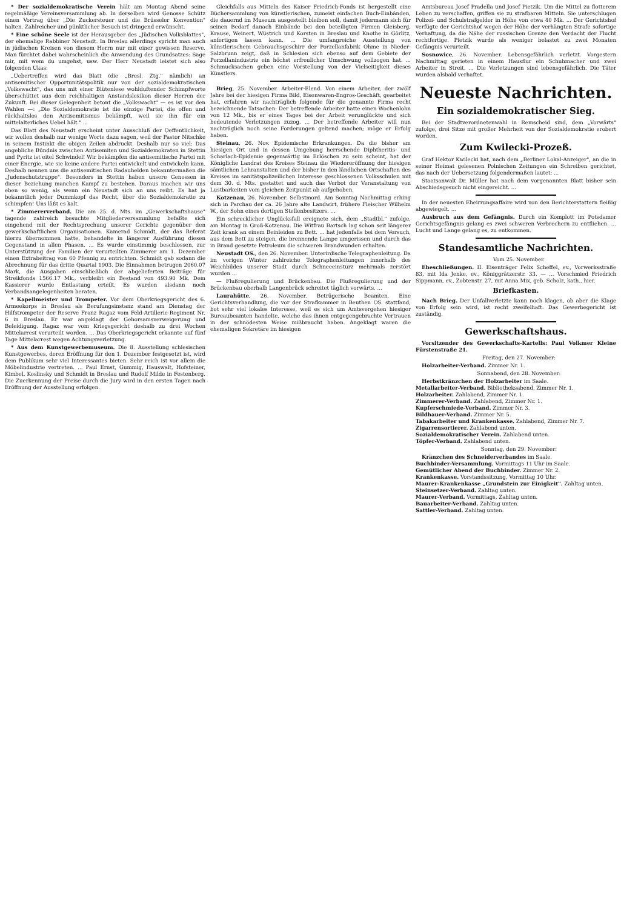* Der sozialdemokratische Verein hält am Montag Abend seine regelmäßige Vereinsversammlung ab. In derselben wird Genosse Schütz einen Vortrag über „Die Zuckersteuer und die Brüsseler Konvention" halten. Zahlreicher und pünktlicher Besuch ist dringend erwünscht.
* Eine schöne Seele ist der Herausgeber des „Jüdischen Volksblattes", der ehemalige Rabbiner Neustadt. In Breslau allerdings spricht man auch in jüdischen Kreisen von diesem Herrn nur mit einer gewissen Reserve. Man fürchtet dabei wahrscheinlich die Anwendung des Grundsatzes: Sage mir, mit wem du umgehst, usw. Der Herr Neustadt leistet sich also folgenden Ukas:
„Uebertreffen wird das Blatt (die „Bresl. Ztg." nämlich) an antisemitischer Opportunitätspolitik nur von der sozialdemokratischen „Volkswacht", das uns mit einer Blütenlese wohlduftender Schimpfworte überschüttet aus dem reichhaltigen Anstandslexikon dieser Herren der Zukunft. Bei dieser Gelegenheit betont die „Volkswacht" — es ist vor den Wahlen —: „Die Sozialdemokratie ist die einzige Partei, die offen und rückhaltslos den Antisemitismus bekämpft, weil sie ihn für ein mittelalterliches Uebel hält." ...
Das Blatt des Neustadt erscheint unter Ausschluß der Oeffentlichkeit, wir wollen deshalb nur wenige Worte dazu sagen, weil der Pastor Nitschke in seinem Instinkt die obigen Zeilen abdruckt. Deshalb nur so viel: Das angebliche Bündnis zwischen Antisemiten und Sozialdemokraten in Stettin und Pyritz ist eitel Schwindel! Wir bekämpfen die antisemitische Partei mit einer Energie, wie sie keine andere Partei entwickelt und entwickeln kann. Deshalb nennen uns die antisemitischen Radauhelden bekanntermaßen die „Judenschutztruppe". Besonders in Stettin haben unsere Genossen in dieser Beziehung manchen Kampf zu bestehen. Daraus machen wir uns eben so wenig, als wenn ein Neustadt sich an uns reibt. Es hat ja bekanntlich jeder Dummkopf das Recht, über die Sozialdemokratie zu schimpfen! Uns läßt es kalt.
* Zimmererverband. Die am 25. d. Mts. im „Gewerkschaftshause" tagende zahlreich besuchte Mitgliederversammlung befaßte sich eingehend mit der Rechtsprechung unserer Gerichte gegenüber den gewerkschaftlichen Organisationen. Kamerad Schmidt, der das Referat hierzu übernommen hatte, behandelte in längerer Ausführung diesen Gegenstand in allen Phasen. ... Es wurde einstimmig beschlossen, zur Unterstützung der Familien der verurteilten Zimmerer am 1. Dezember einen Extrabeitrag von 60 Pfennig zu entrichten. Schmidt gab sodann die Abrechnung für das dritte Quartal 1903. Die Einnahmen betrugen 2060.07 Mark, die Ausgaben einschließlich der abgelieferten Beiträge für Streikfonds 1566.17 Mk., verbleibt ein Bestand von 493.90 Mk. Dem Kassierer wurde Entlastung erteilt. Es wurden alsdann noch Verbandsangelegenheiten beraten.
* Kapellmeister und Trompeter. Vor dem Oberkriegsgericht des 6. Armeekorps in Breslau als Berufungsinstanz stand am Dienstag der Hilfstrompeter der Reserve Franz Ragaz vom Feld-Artillerie-Regiment Nr. 6 in Breslau. Er war angeklagt der Gehorsamsverweigerung und Beleidigung. Ragaz war vom Kriegsgericht deshalb zu drei Wochen Mittelarrest verurteilt worden. ... Das Oberkriegsgericht erkannte auf fünf Tage Mittelarrest wegen Achtungsverletzung.
* Aus dem Kunstgewerbemuseum. Die 8. Ausstellung schlesischen Kunstgewerbes, deren Eröffnung für den 1. Dezember festgesetzt ist, wird dem Publikum sehr viel Interessantes bieten. Sehr reich ist vor allem die Möbelindustrie vertreten. ... Paul Ernst, Gummig, Hauswalt, Hofsteiner, Kimbel, Koslinsky und Schmidt in Breslau und Rudolf Milde in Festenberg. Die Zuerkennung der Preise durch die Jury wird in den ersten Tagen nach Eröffnung der Ausstellung erfolgen.
Gleichfalls aus Mitteln des Kaiser Friedrich-Fonds ist hergestellt eine Büchersammlung von künstlerischen, zumeist einfachen Buch-Einbänden, die dauernd im Museum ausgestellt bleiben soll, damit jedermann sich für seinen Bedarf danach Einbände bei den beteiligten Firmen Gleisberg, Krause, Weinert, Wüstrich und Korsten in Breslau und Knothe in Görlitz, anfertigen lassen kann. ... Die umfangreiche Ausstellung von künstlerischem Gebrauchsgeschirr der Porzellanfabrik Ohme in Nieder-Salzbrunn zeigt, daß in Schlesien sich ebenso auf dem Gebiete der Porzellanindustrie ein höchst erfreulicher Umschwung vollzogen hat. ... Schmucksachen geben eine Vorstellung von der Vielseitigkeit dieses Künstlers.
Brieg, 25. November. Arbeiter-Elend. Von einem Arbeiter, der zwölf Jahre bei der hiesigen Firma Bild, Eisenwaren-Engros-Geschäft, gearbeitet hat, erfahren wir nachträglich folgende für die genannte Firma recht bezeichnende Tatsachen: Der betreffende Arbeiter hatte einen Wochenlohn von 12 Mk., bis er eines Tages bei der Arbeit verunglückte und sich bedeutende Verletzungen zuzog. ... Der betreffende Arbeiter will nun nachträglich noch seine Forderungen geltend machen; möge er Erfolg haben.
Steinau, 26. Nov. Epidemische Erkrankungen. Da die bisher am hiesigen Ort und in dessen Umgebung herrschende Diphtheritis- und Scharlach-Epidemie gegenwärtig im Erlöschen zu sein scheint, hat der Königliche Landrat des Kreises Steinau die Wiedereröffnung der hiesigen sämtlichen Lehranstalten und der bisher in den ländlichen Ortschaften des Kreises im sanitätspolizeilichen Interesse geschlossenen Volksschulen mit dem 30. d. Mts. gestattet und auch das Verbot der Veranstaltung von Lustbarkeiten vom gleichen Zeitpunkt ab aufgehoben.
Kotzenau, 26. November. Selbstmord. Am Sonntag Nachmittag erhing sich in Parchau der ca. 26 Jahre alte Landwirt, frühere Fleischer Wilhelm W., der Sohn eines dortigen Stellenbesitzers. ...
Ein schrecklicher Unglücksfall ereignete sich, dem „Stadtbl." zufolge, am Montag in Groß-Kotzenau. Die Witfrau Bartsch lag schon seit längerer Zeit krank an einem Beinleiden zu Bett. ... hat jedenfalls bei dem Versuch, aus dem Bett zu steigen, die brennende Lampe umgerissen und durch das in Brand gesetzte Petroleum die schweren Brandwunden erhalten.
Neustadt OS., den 26. November. Unterirdische Telegraphenleitung. Da im vorigen Winter zahlreiche Telegraphenleitungen innerhalb des Weichbildes unserer Stadt durch Schneeeinsturz mehrmals zerstört wurden ...
— Flußregulierung und Brückenbau. Die Flußregulierung und der Brückenbau oberhalb Langenbrück schreitet täglich vorwärts. ...
Laurahütte, 26. November. Betrügerische Beamten. Eine Gerichtsverhandlung, die vor der Strafkammer in Beuthen OS. stattfand, bot sehr viel lokales Interesse, weil es sich um Amtsvergehen hiesiger Bureaubeamten handelte, welche das ihnen entgegengebrachte Vertrauen in der schnödesten Weise mißbraucht haben. Angeklagt waren die ehemaligen Sekretäre im hiesigen
Amtsbureau Josef Pradella und Josef Pietzik. Um die Mittel zu flotterem Leben zu verschaffen, griffen sie zu strafbaren Mitteln. Sie unterschlugen Polizei- und Schulstrafgelder in Höhe von etwa 40 Mk. ... Der Gerichtshof verfügte der Gerichtshof wegen der Höhe der verhängten Strafe sofortige Verhaftung, da die Nähe der russischen Grenze den Verdacht der Flucht rechtfertige. Pietzik wurde als weniger belastet zu zwei Monaten Gefängnis verurteilt.
Sosnowice, 26. November. Lebensgefährlich verletzt. Vorgestern Nachmittag gerieten in einem Hausflur ein Schuhmacher und zwei Arbeiter in Streit. ... Die Verletzungen sind lebensgefährlich. Die Täter wurden alsbald verhaftet.
Neueste Nachrichten.
Ein sozialdemokratischer Sieg.
Bei der Stadtverordnetenwahl in Remscheid sind, dem „Vorwärts" zufolge, drei Sitze mit großer Mehrheit von der Sozialdemokratie erobert worden.
Zum Kwilecki-Prozeß.
Graf Hektor Kwilecki hat, nach dem „Berliner Lokal-Anzeiger", an die in seiner Heimat gelesenen Polnischen Zeitungen ein Schreiben gerichtet, das nach der Uebersetzung folgendermaßen lautet: ...
Staatsanwalt Dr. Müller hat nach dem vorgenannten Blatt bisher sein Abschiedsgesuch nicht eingereicht. ...
In der neuesten Eheirrungsaffaire wird von den Berichterstattern fleißig abgewiegelt. ...
Ausbruch aus dem Gefängnis. Durch ein Komplott im Potsdamer Gerichtsgefängnis gelang es zwei schweren Verbrechern zu entfliehen. ... Lucht und Lange gelang es, zu entkommen.
Standesamtliche Nachrichten.
Vom 25. November.
Eheschließungen. II. Eisenträger Felix Scheffel, ev., Vorwerksstraße 83, mit Ida Jenke, ev., Königgrätzerstr. 33. — ... Vorschmied Friedrich Sippmann, ev., Zobtenstr. 27, mit Anna Mix, geb. Scholz, kath., hier.
Briefkasten.
Nach Brieg. Der Unfallverletzte kann noch klagen, ob aber die Klage von Erfolg sein wird, ist recht zweifelhaft. Das Gewerbegericht ist zuständig.
Gewerkschaftshaus.
Vorsitzender des Gewerkschafts-Kartells: Paul Volkmer Kleine Fürstenstraße 21.
Freitag, den 27. November:
Holzarbeiter-Verband. Zimmer Nr. 1.
Sonnabend, den 28. November:
Herbstkränzchen der Holzarbeiter im Saale.
Metallarbeiter-Verband. Bibliotheksabend, Zimmer Nr. 1.
Holzarbeiter. Zahlabend, Zimmer Nr. 1.
Zimmerer-Verband. Zahlabend, Zimmer Nr. 1.
Kupferschmiede-Verband. Zimmer Nr. 3.
Bildhauer-Verband. Zimmer Nr. 5.
Tabakarbeiter und Krankenkasse. Zahlabend, Zimmer Nr. 7.
Zigarrensortierer. Zahlabend unten.
Sozialdemokratischer Verein. Zahlabend unten.
Töpfer-Verband. Zahlabend unten.
Sonntag, den 29. November:
Kränzchen des Schneiderverbandes im Saale.
Buchbinder-Versammlung. Vormittags 11 Uhr im Saale.
Gemütlicher Abend der Buchbinder. Zimmer Nr. 2.
Krankenkasse. Vorstandssitzung, Vormittag 10 Uhr.
Maurer-Krankenkasse „Grundstein zur Einigkeit". Zahltag unten.
Steinsetzer-Verband. Zahltag unten.
Maurer-Verband. Vormittags, Zahltag unten.
Bauarbeiter-Verband. Zahltag unten.
Sattler-Verband. Zahltag unten.